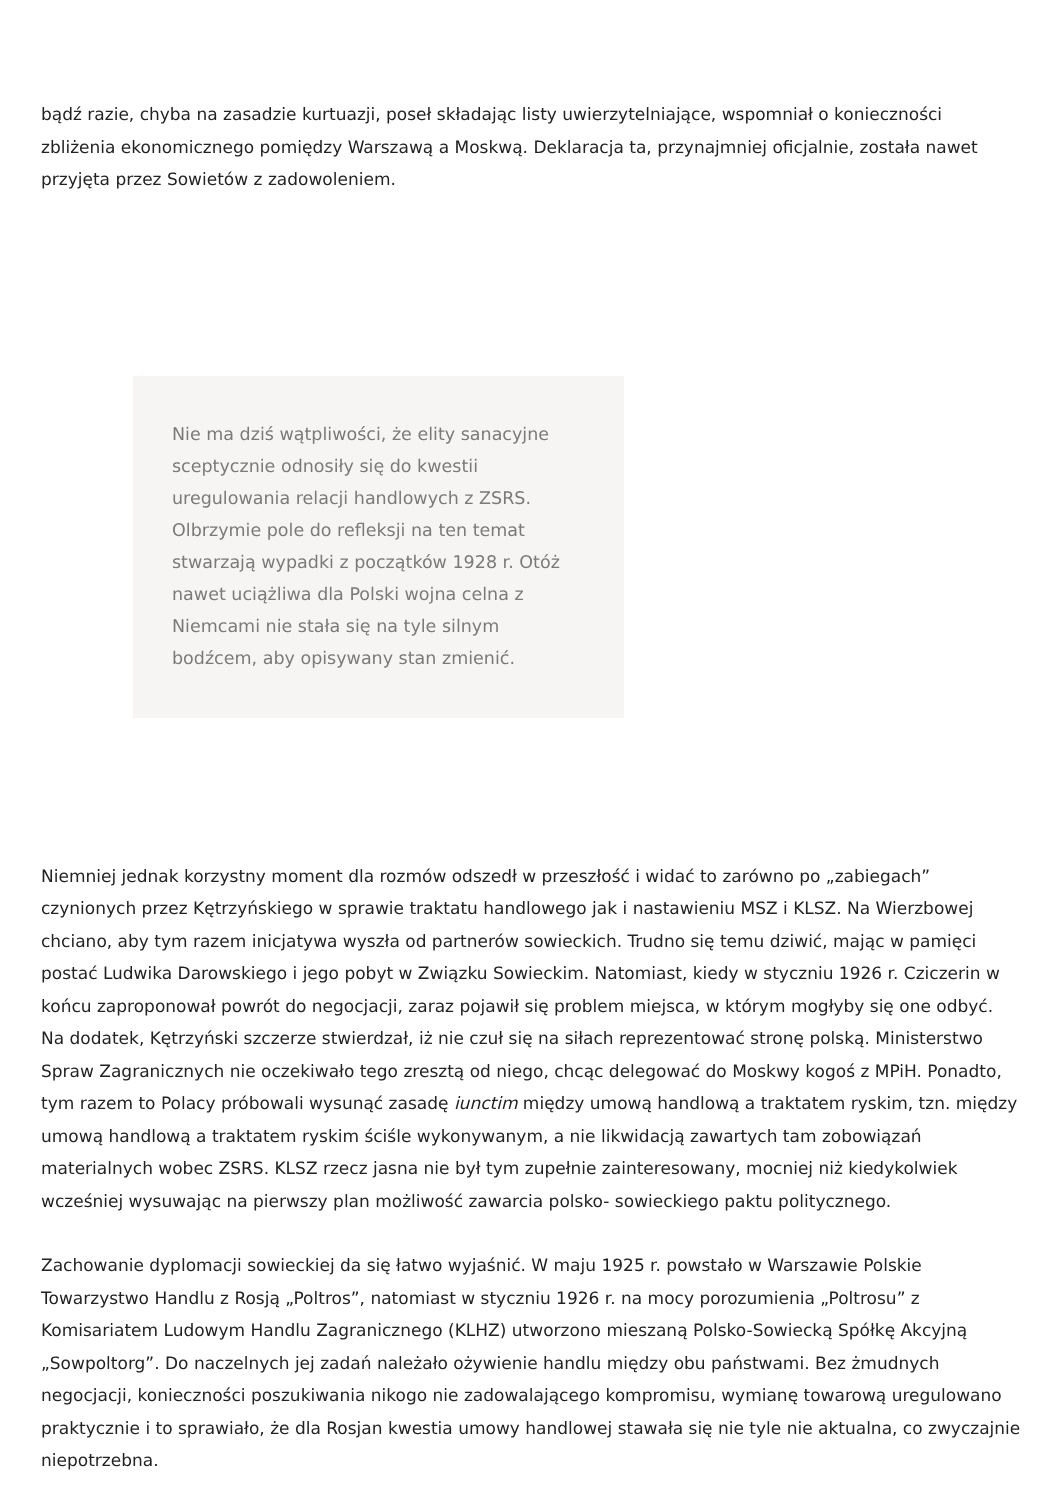bądź razie, chyba na zasadzie kurtuazji, poseł składając listy uwierzytelniające, wspomniał o konieczności zbliżenia ekonomicznego pomiędzy Warszawą a Moskwą. Deklaracja ta, przynajmniej oficjalnie, została nawet przyjęta przez Sowietów z zadowoleniem.
Nie ma dziś wątpliwości, że elity sanacyjne sceptycznie odnosiły się do kwestii uregulowania relacji handlowych z ZSRS. Olbrzymie pole do refleksji na ten temat stwarzają wypadki z początków 1928 r. Otóż nawet uciążliwa dla Polski wojna celna z Niemcami nie stała się na tyle silnym bodźcem, aby opisywany stan zmienić.
Niemniej jednak korzystny moment dla rozmów odszedł w przeszłość i widać to zarówno po „zabiegach” czynionych przez Kętrzyńskiego w sprawie traktatu handlowego jak i nastawieniu MSZ i KLSZ. Na Wierzbowej chciano, aby tym razem inicjatywa wyszła od partnerów sowieckich. Trudno się temu dziwić, mając w pamięci postać Ludwika Darowskiego i jego pobyt w Związku Sowieckim. Natomiast, kiedy w styczniu 1926 r. Cziczerin w końcu zaproponował powrót do negocjacji, zaraz pojawił się problem miejsca, w którym mogłyby się one odbyć. Na dodatek, Kętrzyński szczerze stwierdzał, iż nie czuł się na siłach reprezentować stronę polską. Ministerstwo Spraw Zagranicznych nie oczekiwało tego zresztą od niego, chcąc delegować do Moskwy kogoś z MPiH. Ponadto, tym razem to Polacy próbowali wysunąć zasadę iunctim między umową handlową a traktatem ryskim, tzn. między umową handlową a traktatem ryskim ściśle wykonywanym, a nie likwidacją zawartych tam zobowiązań materialnych wobec ZSRS. KLSZ rzecz jasna nie był tym zupełnie zainteresowany, mocniej niż kiedykolwiek wcześniej wysuwając na pierwszy plan możliwość zawarcia polsko- sowieckiego paktu politycznego.
Zachowanie dyplomacji sowieckiej da się łatwo wyjaśnić. W maju 1925 r. powstało w Warszawie Polskie Towarzystwo Handlu z Rosją „Poltros”, natomiast w styczniu 1926 r. na mocy porozumienia „Poltrosu” z Komisariatem Ludowym Handlu Zagranicznego (KLHZ) utworzono mieszaną Polsko-Sowiecką Spółkę Akcyjną „Sowpoltorg”. Do naczelnych jej zadań należało ożywienie handlu między obu państwami. Bez żmudnych negocjacji, konieczności poszukiwania nikogo nie zadowalającego kompromisu, wymianę towarową uregulowano praktycznie i to sprawiało, że dla Rosjan kwestia umowy handlowej stawała się nie tyle nie aktualna, co zwyczajnie niepotrzebna.